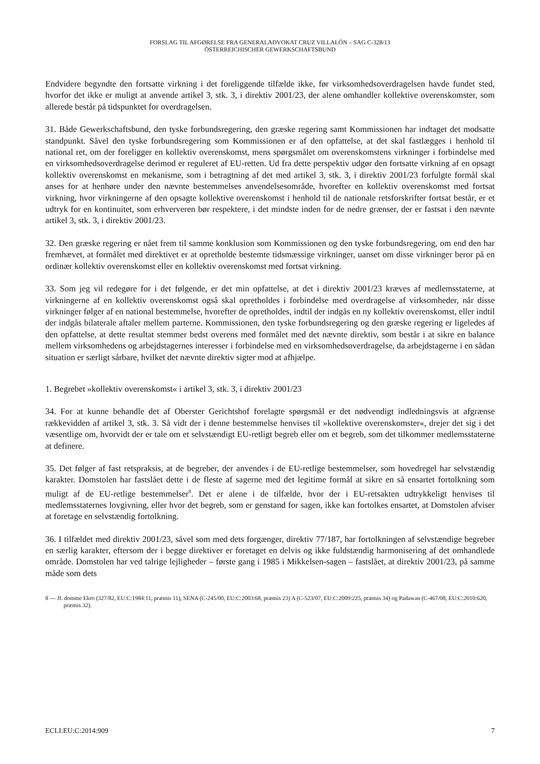FORSLAG TIL AFGØRELSE FRA GENERALADVOKAT CRUZ VILLALÓN – SAG C-328/13
ÖSTERREICHISCHER GEWERKSCHAFTSBUND
Endvidere begyndte den fortsatte virkning i det foreliggende tilfælde ikke, før virksomhedsoverdragelsen havde fundet sted, hvorfor det ikke er muligt at anvende artikel 3, stk. 3, i direktiv 2001/23, der alene omhandler kollektive overenskomster, som allerede består på tidspunktet for overdragelsen.
31. Både Gewerkschaftsbund, den tyske forbundsregering, den græske regering samt Kommissionen har indtaget det modsatte standpunkt. Såvel den tyske forbundsregering som Kommissionen er af den opfattelse, at det skal fastlægges i henhold til national ret, om der foreligger en kollektiv overenskomst, mens spørgsmålet om overenskomstens virkninger i forbindelse med en virksomhedsoverdragelse derimod er reguleret af EU-retten. Ud fra dette perspektiv udgør den fortsatte virkning af en opsagt kollektiv overenskomst en mekanisme, som i betragtning af det med artikel 3, stk. 3, i direktiv 2001/23 forfulgte formål skal anses for at henhøre under den nævnte bestemmelses anvendelsesområde, hvorefter en kollektiv overenskomst med fortsat virkning, hvor virkningerne af den opsagte kollektive overenskomst i henhold til de nationale retsforskrifter fortsat består, er et udtryk for en kontinuitet, som erhververen bør respektere, i det mindste inden for de nedre grænser, der er fastsat i den nævnte artikel 3, stk. 3, i direktiv 2001/23.
32. Den græske regering er nået frem til samme konklusion som Kommissionen og den tyske forbundsregering, om end den har fremhævet, at formålet med direktivet er at opretholde bestemte tidsmæssige virkninger, uanset om disse virkninger beror på en ordinær kollektiv overenskomst eller en kollektiv overenskomst med fortsat virkning.
33. Som jeg vil redegøre for i det følgende, er det min opfattelse, at det i direktiv 2001/23 kræves af medlemsstaterne, at virkningerne af en kollektiv overenskomst også skal opretholdes i forbindelse med overdragelse af virksomheder, når disse virkninger følger af en national bestemmelse, hvorefter de opretholdes, indtil der indgås en ny kollektiv overenskomst, eller indtil der indgås bilaterale aftaler mellem parterne. Kommissionen, den tyske forbundsregering og den græske regering er ligeledes af den opfattelse, at dette resultat stemmer bedst overens med formålet med det nævnte direktiv, som består i at sikre en balance mellem virksomhedens og arbejdstagernes interesser i forbindelse med en virksomhedsoverdragelse, da arbejdstagerne i en sådan situation er særligt sårbare, hvilket det nævnte direktiv sigter mod at afhjælpe.
1. Begrebet »kollektiv overenskomst« i artikel 3, stk. 3, i direktiv 2001/23
34. For at kunne behandle det af Oberster Gerichtshof forelagte spørgsmål er det nødvendigt indledningsvis at afgrænse rækkevidden af artikel 3, stk. 3. Så vidt der i denne bestemmelse henvises til »kollektive overenskomster«, drejer det sig i det væsentlige om, hvorvidt der er tale om et selvstændigt EU-retligt begreb eller om et begreb, som det tilkommer medlemsstaterne at definere.
35. Det følger af fast retspraksis, at de begreber, der anvendes i de EU-retlige bestemmelser, som hovedregel har selvstændig karakter. Domstolen har fastslået dette i de fleste af sagerne med det legitime formål at sikre en så ensartet fortolkning som muligt af de EU-retlige bestemmelser<sup>8</sup>. Det er alene i de tilfælde, hvor der i EU-retsakten udtrykkeligt henvises til medlemsstaternes lovgivning, eller hvor det begreb, som er genstand for sagen, ikke kan fortolkes ensartet, at Domstolen afviser at foretage en selvstændig fortolkning.
36. I tilfældet med direktiv 2001/23, såvel som med dets forgænger, direktiv 77/187, har fortolkningen af selvstændige begreber en særlig karakter, eftersom der i begge direktiver er foretaget en delvis og ikke fuldstændig harmonisering af det omhandlede område. Domstolen har ved talrige lejligheder – første gang i 1985 i Mikkelsen-sagen – fastslået, at direktiv 2001/23, på samme måde som dets
8 — Jf. domme Ekro (327/82, EU:C:1984:11, præmis 11), SENA (C-245/00, EU:C:2003:68, præmis 23) A (C-523/07, EU:C:2009:225, præmis 34) og Padawan (C-467/08, EU:C:2010:620, præmis 32).
ECLI:EU:C:2014:909 7